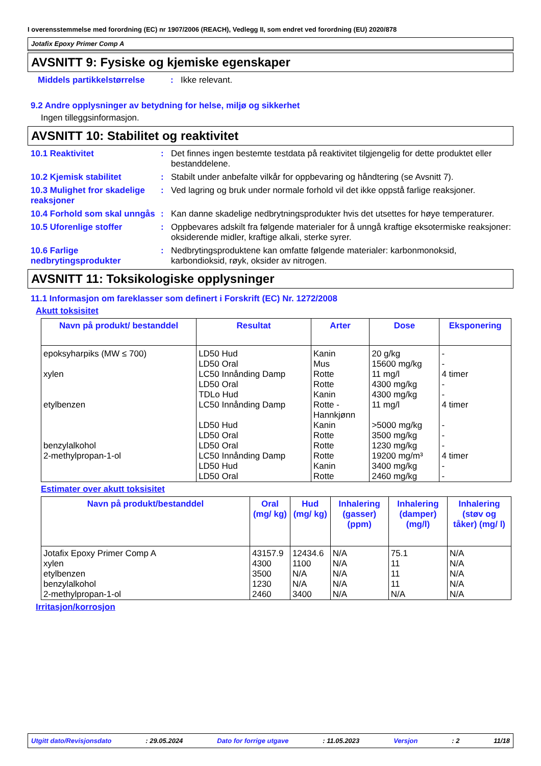I overensstemmelse med forordning (EC) nr 1907/2006 (REACH), Vedlegg II, som endret ved forordning (EU) 2020/878
Jotafix Epoxy Primer Comp A
AVSNITT 9: Fysiske og kjemiske egenskaper
Middels partikkelstørrelse
: Ikke relevant.
9.2 Andre opplysninger av betydning for helse, miljø og sikkerhet
Ingen tilleggsinformasjon.
AVSNITT 10: Stabilitet og reaktivitet
10.1 Reaktivitet : Det finnes ingen bestemte testdata på reaktivitet tilgjengelig for dette produktet eller bestanddelene.
10.2 Kjemisk stabilitet : Stabilt under anbefalte vilkår for oppbevaring og håndtering (se Avsnitt 7).
10.3 Mulighet fror skadelige reaksjoner
: Ved lagring og bruk under normale forhold vil det ikke oppstå farlige reaksjoner.
10.4 Forhold som skal unngås
: Kan danne skadelige nedbrytningsprodukter hvis det utsettes for høye temperaturer.
10.5 Uforenlige stoffer : Oppbevares adskilt fra følgende materialer for å unngå kraftige eksotermiske reaksjoner: oksiderende midler, kraftige alkali, sterke syrer.
10.6 Farlige nedbrytingsprodukter
: Nedbrytingsproduktene kan omfatte følgende materialer: karbonmonoksid, karbondioksid, røyk, oksider av nitrogen.
AVSNITT 11: Toksikologiske opplysninger
11.1 Informasjon om fareklasser som definert i Forskrift (EC) Nr. 1272/2008
Akutt toksisitet
| Navn på produkt/ bestanddel | Resultat | Arter | Dose | Eksponering |
| --- | --- | --- | --- | --- |
| epoksyharpiks (MW ≤ 700) xylen etylbenzen benzylalkohol 2-methylpropan-1-ol | LD50 Hud LD50 Oral LC50 Innånding Damp LD50 Oral TDLo Hud LC50 Innånding Damp LD50 Hud LD50 Oral LD50 Oral LC50 Innånding Damp LD50 Hud LD50 Oral | Kanin Mus Rotte Rotte Kanin Rotte - Hannkjønn Kanin Rotte Rotte Rotte Kanin Rotte | 20 g/kg 15600 mg/kg 11 mg/l 4300 mg/kg 4300 mg/kg 11 mg/l >5000 mg/kg 3500 mg/kg 1230 mg/kg 19200 mg/m³ 3400 mg/kg 2460 mg/kg | - - 4 timer - - 4 timer - - - 4 timer - - |
Estimater over akutt toksisitet
| Navn på produkt/bestanddel | Oral (mg/ kg) | Hud (mg/ kg) | Inhalering (gasser) (ppm) | Inhalering (damper) (mg/l) | Inhalering (støv og tåker) (mg/ l) |
| --- | --- | --- | --- | --- | --- |
| Jotafix Epoxy Primer Comp A xylen etylbenzen benzylalkohol 2-methylpropan-1-ol | 43157.9 4300 3500 1230 2460 | 12434.6 1100 N/A N/A 3400 | N/A N/A N/A N/A N/A | 75.1 11 11 11 N/A | N/A N/A N/A N/A N/A |
Irritasjon/korrosjon
Utgitt dato/Revisjonsdato : 29.05.2024 Dato for forrige utgave : 11.05.2023 Versjon : 2 11/18